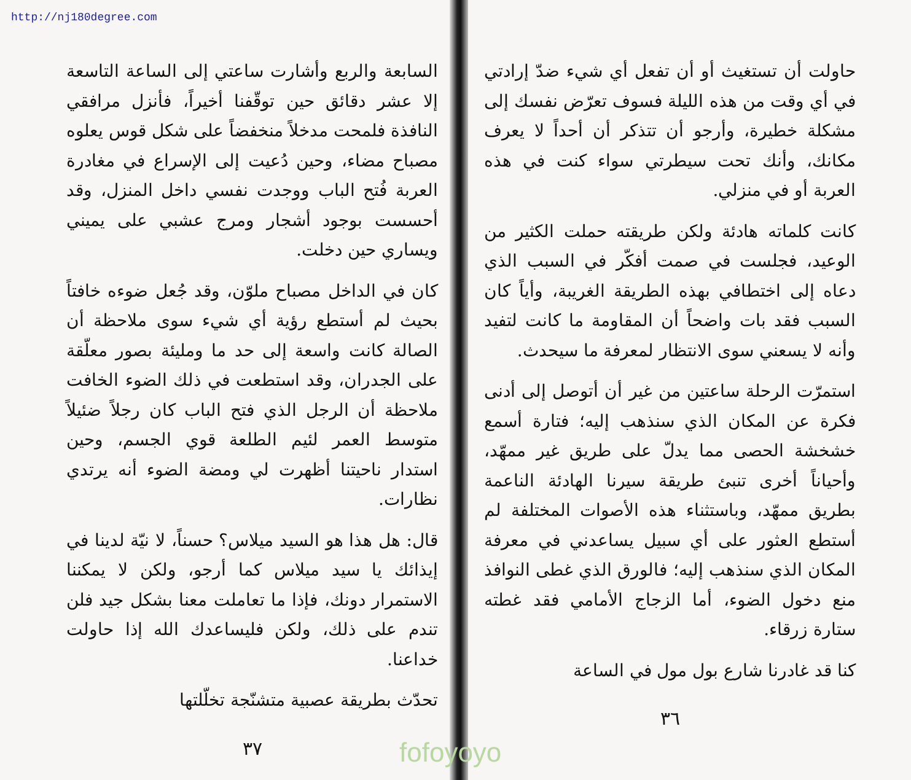http://nj180degree.com
حاولت أن تستغيث أو أن تفعل أي شيء ضدّ إرادتي في أي وقت من هذه الليلة فسوف تعرّض نفسك إلى مشكلة خطيرة، وأرجو أن تتذكر أن أحداً لا يعرف مكانك، وأنك تحت سيطرتي سواء كنت في هذه العربة أو في منزلي.
كانت كلماته هادئة ولكن طريقته حملت الكثير من الوعيد، فجلست في صمت أفكّر في السبب الذي دعاه إلى اختطافي بهذه الطريقة الغريبة، وأياً كان السبب فقد بات واضحاً أن المقاومة ما كانت لتفيد وأنه لا يسعني سوى الانتظار لمعرفة ما سيحدث.
استمرّت الرحلة ساعتين من غير أن أتوصل إلى أدنى فكرة عن المكان الذي سنذهب إليه؛ فتارة أسمع خشخشة الحصى مما يدلّ على طريق غير ممهّد، وأحياناً أخرى تنبئ طريقة سيرنا الهادئة الناعمة بطريق ممهّد، وباستثناء هذه الأصوات المختلفة لم أستطع العثور على أي سبيل يساعدني في معرفة المكان الذي سنذهب إليه؛ فالورق الذي غطى النوافذ منع دخول الضوء، أما الزجاج الأمامي فقد غطته ستارة زرقاء.
كنا قد غادرنا شارع بول مول في الساعة
٣٦
السابعة والربع وأشارت ساعتي إلى الساعة التاسعة إلا عشر دقائق حين توقّفنا أخيراً، فأنزل مرافقي النافذة فلمحت مدخلاً منخفضاً على شكل قوس يعلوه مصباح مضاء، وحين دُعيت إلى الإسراع في مغادرة العربة فُتح الباب ووجدت نفسي داخل المنزل، وقد أحسست بوجود أشجار ومرج عشبي على يميني ويساري حين دخلت.
كان في الداخل مصباح ملوّن، وقد جُعل ضوءه خافتاً بحيث لم أستطع رؤية أي شيء سوى ملاحظة أن الصالة كانت واسعة إلى حد ما ومليئة بصور معلّقة على الجدران، وقد استطعت في ذلك الضوء الخافت ملاحظة أن الرجل الذي فتح الباب كان رجلاً ضئيلاً متوسط العمر لئيم الطلعة قوي الجسم، وحين استدار ناحيتنا أظهرت لي ومضة الضوء أنه يرتدي نظارات.
قال: هل هذا هو السيد ميلاس؟ حسناً، لا نيّة لدينا في إيذائك يا سيد ميلاس كما أرجو، ولكن لا يمكننا الاستمرار دونك، فإذا ما تعاملت معنا بشكل جيد فلن تندم على ذلك، ولكن فليساعدك الله إذا حاولت خداعنا.
تحدّث بطريقة عصبية متشنّجة تخلّلتها
٣٧
fofoyoyo